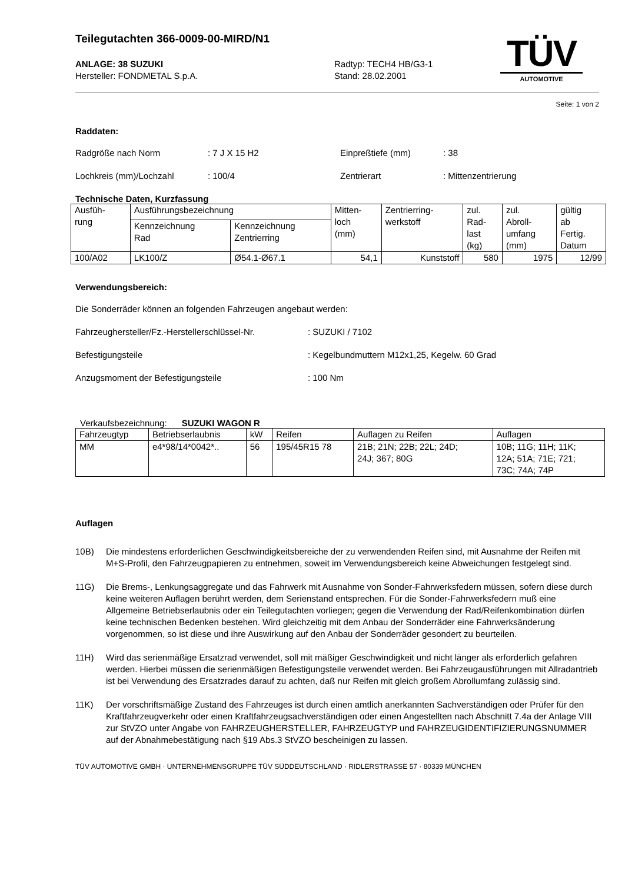Teilegutachten 366-0009-00-MIRD/N1
TÜV
AUTOMOTIVE
ANLAGE: 38 SUZUKI
Hersteller: FONDMETAL S.p.A.
Radtyp: TECH4 HB/G3-1
Stand: 28.02.2001
Seite: 1 von 2
Raddaten:
Radgröße nach Norm: 7 J X 15 H2 Einpreßtiefe (mm): 38
Lochkreis (mm)/Lochzahl: 100/4 Zentrierart: Mittenzentrierung
Technische Daten, Kurzfassung
| Ausfüh- rung | Ausführungsbezeichnung | | Mitten- loch (mm) | Zentrierring- werkstoff | zul. Rad- last (kg) | zul. Abroll- umfang (mm) | gültig ab Fertig. Datum |
| --- | --- | --- | --- | --- | --- | --- | --- |
| | Kennzeichnung Rad | Kennzeichnung Zentrierring | | | | | |
| 100/A02 | LK100/Z | Ø54.1-Ø67.1 | 54,1 | Kunststoff | 580 | 1975 | 12/99 |
Verwendungsbereich:
Die Sonderräder können an folgenden Fahrzeugen angebaut werden:
Fahrzeughersteller/Fz.-Herstellerschlüssel-Nr.: SUZUKI / 7102
Befestigungsteile: Kegelbundmuttern M12x1,25, Kegelw. 60 Grad
Anzugsmoment der Befestigungsteile: 100 Nm
Verkaufsbezeichnung: SUZUKI WAGON R
| Fahrzeugtyp | Betriebserlaubnis | kW | Reifen | Auflagen zu Reifen | Auflagen |
| MM | e4*98/14*0042*.. | 56 | 195/45R15 78 | 21B; 21N; 22B; 22L; 24D; 24J; 367; 80G | 10B; 11G; 11H; 11K; 12A; 51A; 71E; 721; 73C; 74A; 74P |
Auflagen
10B) Die mindestens erforderlichen Geschwindigkeitsbereiche der zu verwendenden Reifen sind, mit Ausnahme der Reifen mit M+S-Profil, den Fahrzeugpapieren zu entnehmen, soweit im Verwendungsbereich keine Abweichungen festgelegt sind.
11G) Die Brems-, Lenkungsaggregate und das Fahrwerk mit Ausnahme von Sonder-Fahrwerksfedern müssen, sofern diese durch keine weiteren Auflagen berührt werden, dem Serienstand entsprechen. Für die Sonder-Fahrwerksfedern muß eine Allgemeine Betriebserlaubnis oder ein Teilegutachten vorliegen; gegen die Verwendung der Rad/Reifenkombination dürfen keine technischen Bedenken bestehen. Wird gleichzeitig mit dem Anbau der Sonderräder eine Fahrwerksänderung vorgenommen, so ist diese und ihre Auswirkung auf den Anbau der Sonderräder gesondert zu beurteilen.
11H) Wird das serienmäßige Ersatzrad verwendet, soll mit mäßiger Geschwindigkeit und nicht länger als erforderlich gefahren werden. Hierbei müssen die serienmäßigen Befestigungsteile verwendet werden. Bei Fahrzeugausführungen mit Allradantrieb ist bei Verwendung des Ersatzrades darauf zu achten, daß nur Reifen mit gleich großem Abrollumfang zulässig sind.
11K) Der vorschriftsmäßige Zustand des Fahrzeuges ist durch einen amtlich anerkannten Sachverständigen oder Prüfer für den Kraftfahrzeugverkehr oder einen Kraftfahrzeugsachverständigen oder einen Angestellten nach Abschnitt 7.4a der Anlage VIII zur StVZO unter Angabe von FAHRZEUGHERSTELLER, FAHRZEUGTYP und FAHRZEUGIDENTIFIZIERUNGSNUMMER auf der Abnahmebestätigung nach §19 Abs.3 StVZO bescheinigen zu lassen.
TÜV AUTOMOTIVE GMBH · UNTERNEHMENSGRUPPE TÜV SÜDDEUTSCHLAND · RIDLERSTRASSE 57 · 80339 MÜNCHEN